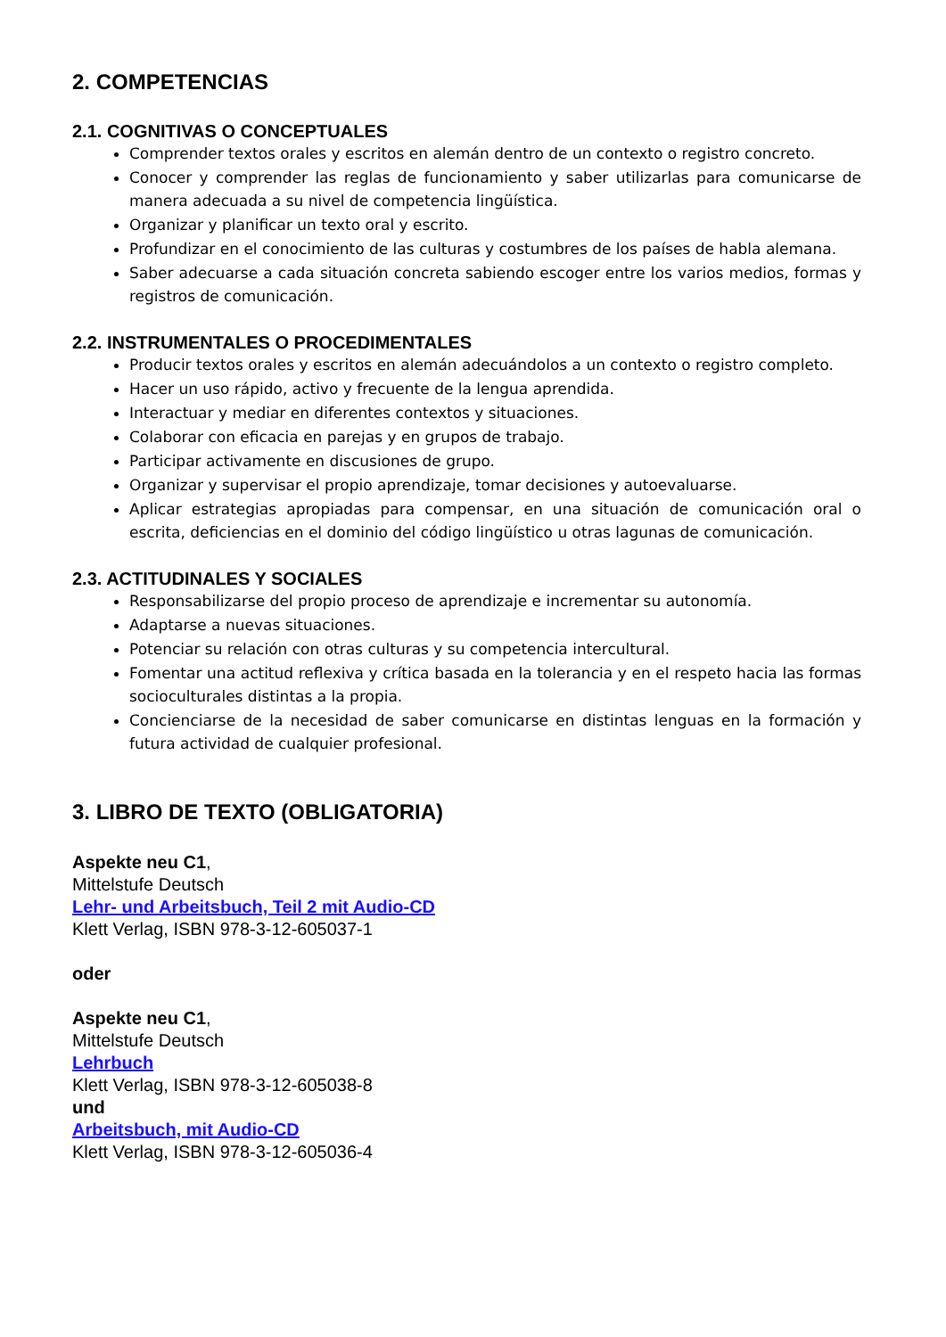2. COMPETENCIAS
2.1. COGNITIVAS O CONCEPTUALES
Comprender textos orales y escritos en alemán dentro de un contexto o registro concreto.
Conocer y comprender las reglas de funcionamiento y saber utilizarlas para comunicarse de manera adecuada a su nivel de competencia lingüística.
Organizar y planificar un texto oral y escrito.
Profundizar en el conocimiento de las culturas y costumbres de los países de habla alemana.
Saber adecuarse a cada situación concreta sabiendo escoger entre los varios medios, formas y registros de comunicación.
2.2. INSTRUMENTALES O PROCEDIMENTALES
Producir textos orales y escritos en alemán adecuándolos a un contexto o registro completo.
Hacer un uso rápido, activo y frecuente de la lengua aprendida.
Interactuar y mediar en diferentes contextos y situaciones.
Colaborar con eficacia en parejas y en grupos de trabajo.
Participar activamente en discusiones de grupo.
Organizar y supervisar el propio aprendizaje, tomar decisiones y autoevaluarse.
Aplicar estrategias apropiadas para compensar, en una situación de comunicación oral o escrita, deficiencias en el dominio del código lingüístico u otras lagunas de comunicación.
2.3. ACTITUDINALES Y SOCIALES
Responsabilizarse del propio proceso de aprendizaje e incrementar su autonomía.
Adaptarse a nuevas situaciones.
Potenciar su relación con otras culturas y su competencia intercultural.
Fomentar una actitud reflexiva y crítica basada en la tolerancia y en el respeto hacia las formas socioculturales distintas a la propia.
Concienciarse de la necesidad de saber comunicarse en distintas lenguas en la formación y futura actividad de cualquier profesional.
3. LIBRO DE TEXTO (OBLIGATORIA)
Aspekte neu C1,
Mittelstufe Deutsch
Lehr- und Arbeitsbuch, Teil 2 mit Audio-CD
Klett Verlag, ISBN 978-3-12-605037-1
oder
Aspekte neu C1,
Mittelstufe Deutsch
Lehrbuch
Klett Verlag, ISBN 978-3-12-605038-8
und
Arbeitsbuch, mit Audio-CD
Klett Verlag, ISBN 978-3-12-605036-4